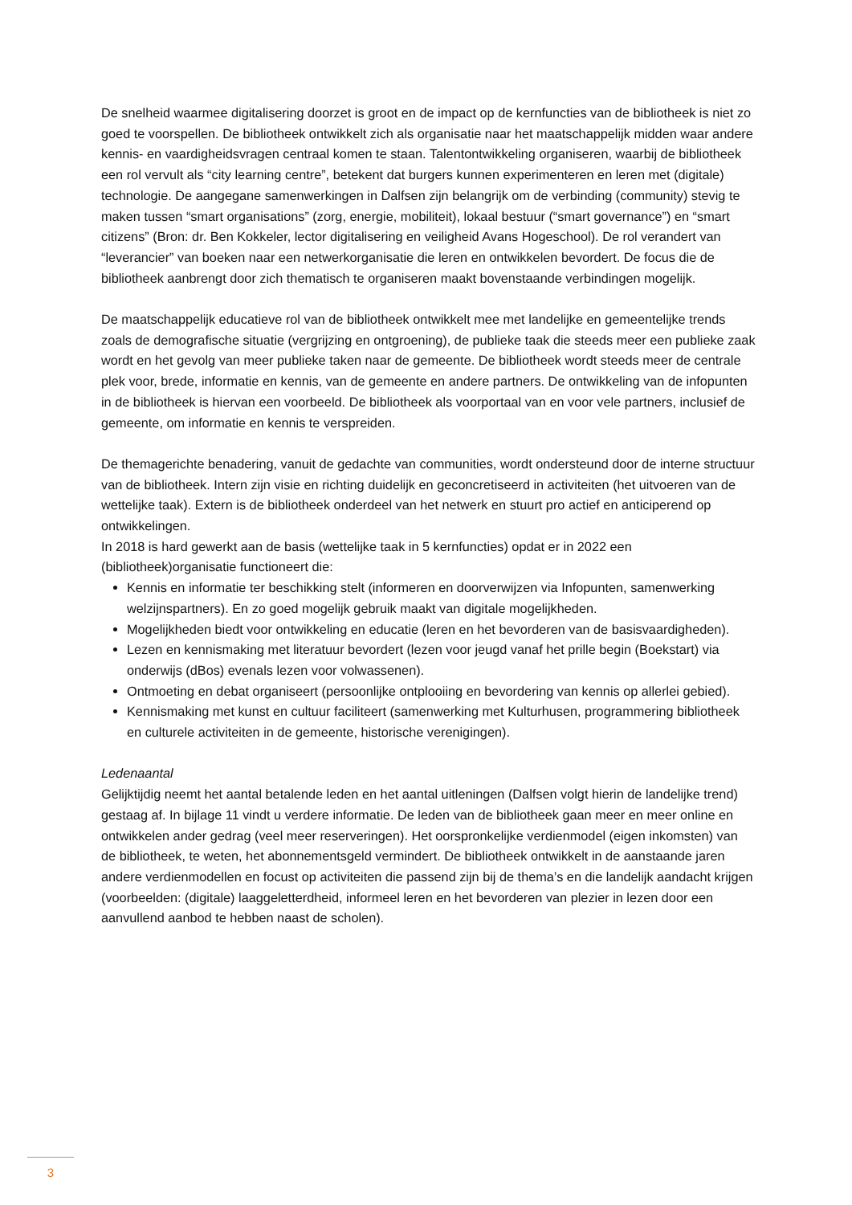De snelheid waarmee digitalisering doorzet is groot en de impact op de kernfuncties van de bibliotheek is niet zo goed te voorspellen. De bibliotheek ontwikkelt zich als organisatie naar het maatschappelijk midden waar andere kennis- en vaardigheidsvragen centraal komen te staan. Talentontwikkeling organiseren, waarbij de bibliotheek een rol vervult als “city learning centre”, betekent dat burgers kunnen experimenteren en leren met (digitale) technologie. De aangegane samenwerkingen in Dalfsen zijn belangrijk om de verbinding (community) stevig te maken tussen “smart organisations” (zorg, energie, mobiliteit), lokaal bestuur (“smart governance”) en “smart citizens” (Bron: dr. Ben Kokkeler, lector digitalisering en veiligheid Avans Hogeschool). De rol verandert van “leverancier” van boeken naar een netwerkorganisatie die leren en ontwikkelen bevordert. De focus die de bibliotheek aanbrengt door zich thematisch te organiseren maakt bovenstaande verbindingen mogelijk.
De maatschappelijk educatieve rol van de bibliotheek ontwikkelt mee met landelijke en gemeentelijke trends zoals de demografische situatie (vergrijzing en ontgroening), de publieke taak die steeds meer een publieke zaak wordt en het gevolg van meer publieke taken naar de gemeente. De bibliotheek wordt steeds meer de centrale plek voor, brede, informatie en kennis, van de gemeente en andere partners. De ontwikkeling van de infopunten in de bibliotheek is hiervan een voorbeeld. De bibliotheek als voorportaal van en voor vele partners, inclusief de gemeente, om informatie en kennis te verspreiden.
De themagerichte benadering, vanuit de gedachte van communities, wordt ondersteund door de interne structuur van de bibliotheek. Intern zijn visie en richting duidelijk en geconcretiseerd in activiteiten (het uitvoeren van de wettelijke taak). Extern is de bibliotheek onderdeel van het netwerk en stuurt pro actief en anticiperend op ontwikkelingen.
In 2018 is hard gewerkt aan de basis (wettelijke taak in 5 kernfuncties) opdat er in 2022 een (bibliotheek)organisatie functioneert die:
Kennis en informatie ter beschikking stelt (informeren en doorverwijzen via Infopunten, samenwerking welzijnspartners). En zo goed mogelijk gebruik maakt van digitale mogelijkheden.
Mogelijkheden biedt voor ontwikkeling en educatie (leren en het bevorderen van de basisvaardigheden).
Lezen en kennismaking met literatuur bevordert (lezen voor jeugd vanaf het prille begin (Boekstart) via onderwijs (dBos) evenals lezen voor volwassenen).
Ontmoeting en debat organiseert (persoonlijke ontplooiing en bevordering van kennis op allerlei gebied).
Kennismaking met kunst en cultuur faciliteert (samenwerking met Kulturhusen, programmering bibliotheek en culturele activiteiten in de gemeente, historische verenigingen).
Ledenaantal
Gelijktijdig neemt het aantal betalende leden en het aantal uitleningen (Dalfsen volgt hierin de landelijke trend) gestaag af. In bijlage 11 vindt u verdere informatie. De leden van de bibliotheek gaan meer en meer online en ontwikkelen ander gedrag (veel meer reserveringen). Het oorspronkelijke verdienmodel (eigen inkomsten) van de bibliotheek, te weten, het abonnementsgeld vermindert. De bibliotheek ontwikkelt in de aanstaande jaren andere verdienmodellen en focust op activiteiten die passend zijn bij de thema’s en die landelijk aandacht krijgen (voorbeelden: (digitale) laaggeletterdheid, informeel leren en het bevorderen van plezier in lezen door een aanvullend aanbod te hebben naast de scholen).
3